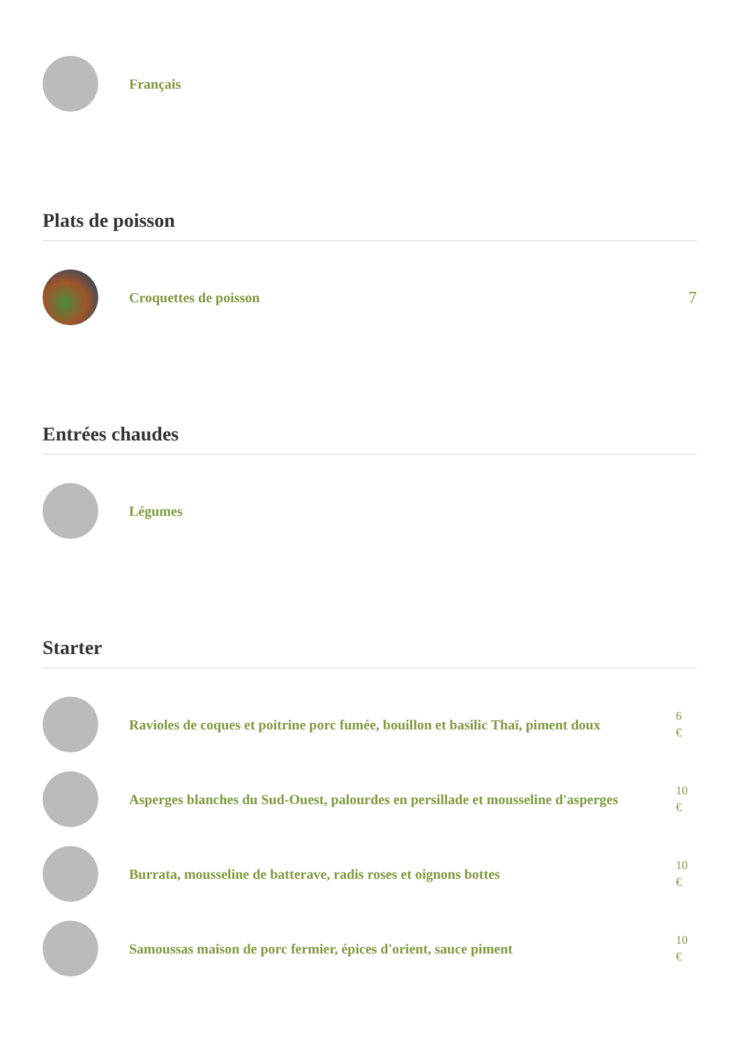Français
Plats de poisson
Croquettes de poisson
7
Entrées chaudes
Légumes
Starter
Ravioles de coques et poitrine porc fumée, bouillon et basilic Thaï, piment doux
6
€
Asperges blanches du Sud-Ouest, palourdes en persillade et mousseline d'asperges
10
€
Burrata, mousseline de batterave, radis roses et oignons bottes
10
€
Samoussas maison de porc fermier, épices d'orient, sauce piment
10
€